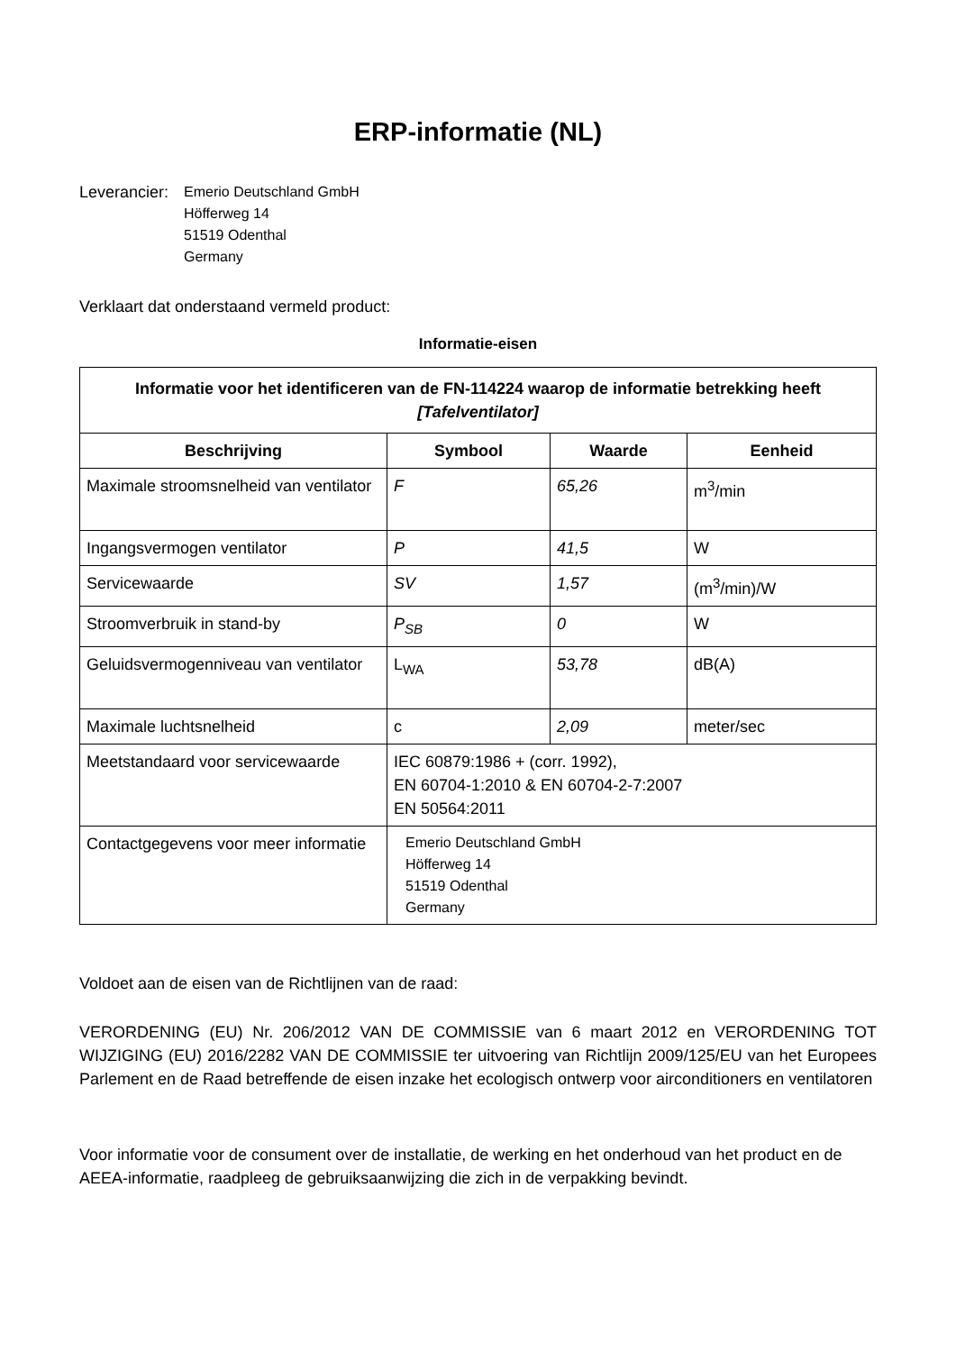ERP-informatie (NL)
Leverancier:
Emerio Deutschland GmbH
Höfferweg 14
51519 Odenthal
Germany
Verklaart dat onderstaand vermeld product:
Informatie-eisen
| Informatie voor het identificeren van de FN-114224 waarop de informatie betrekking heeft [Tafelventilator] | | | |
| --- | --- | --- | --- |
| Beschrijving | Symbool | Waarde | Eenheid |
| Maximale stroomsnelheid van ventilator | F | 65,26 | m<sup>3</sup>/min |
| Ingangsvermogen ventilator | P | 41,5 | W |
| Servicewaarde | SV | 1,57 | (m<sup>3</sup>/min)/W |
| Stroomverbruik in stand-by | P<sub>SB</sub> | 0 | W |
| Geluidsvermogenniveau van ventilator | L<sub>WA</sub> | 53,78 | dB(A) |
| Maximale luchtsnelheid | c | 2,09 | meter/sec |
| Meetstandaard voor servicewaarde | IEC 60879:1986 + (corr. 1992), EN 60704-1:2010 & EN 60704-2-7:2007 EN 50564:2011 | | |
| Contactgegevens voor meer informatie | Emerio Deutschland GmbH Höfferweg 14 51519 Odenthal Germany | | |
Voldoet aan de eisen van de Richtlijnen van de raad:
VERORDENING (EU) Nr. 206/2012 VAN DE COMMISSIE van 6 maart 2012 en VERORDENING TOT WIJZIGING (EU) 2016/2282 VAN DE COMMISSIE ter uitvoering van Richtlijn 2009/125/EU van het Europees Parlement en de Raad betreffende de eisen inzake het ecologisch ontwerp voor airconditioners en ventilatoren
Voor informatie voor de consument over de installatie, de werking en het onderhoud van het product en de AEEA-informatie, raadpleeg de gebruiksaanwijzing die zich in de verpakking bevindt.